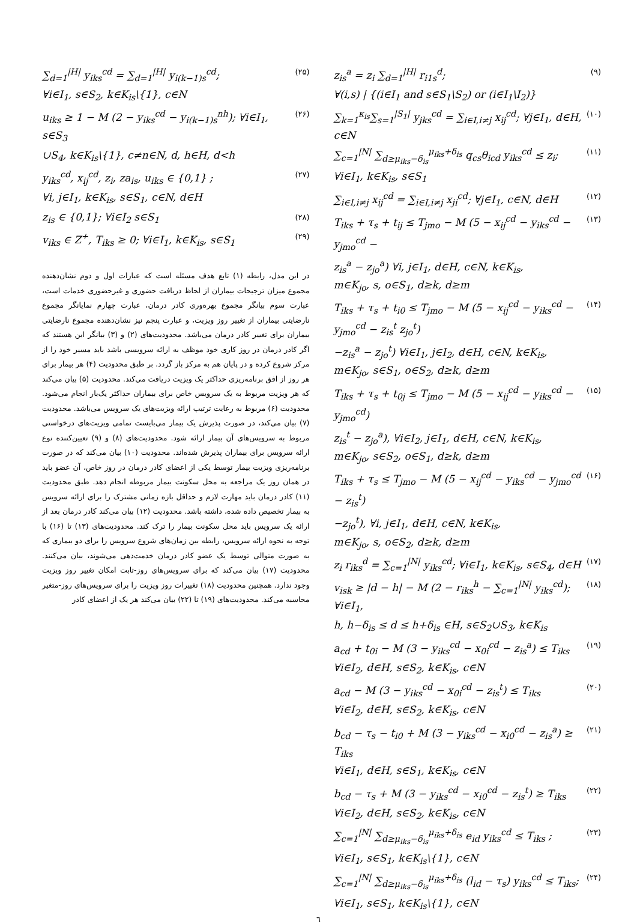z<sub>is</sub><sup>a</sup> = z<sub>i</sub> ∑<sub>d=1</sub><sup>|H|</sup> r<sub>i1s</sub><sup>d</sup>; (۹)
∀(i,s) | {(i∈I<sub>1</sub> and s∈S<sub>1</sub>\S<sub>2</sub>) or (i∈I<sub>1</sub>\I<sub>2</sub>)}
∑<sub>k=1</sub><sup>κ<sub>is</sub></sup>∑<sub>s=1</sub><sup>|S<sub>1</sub>|</sup> y<sub>jks</sub><sup>cd</sup> = ∑<sub>i∈I,i≠j</sub> x<sub>ij</sub><sup>cd</sup>; ∀j∈I<sub>1</sub>, d∈H, c∈N (۱۰)
∑<sub>c=1</sub><sup>|N|</sup> ∑<sub>d≥μ<sub>iks</sub>−δ<sub>is</sub></sub><sup>μ<sub>iks</sub>+δ<sub>is</sub></sup> q<sub>cs</sub>θ<sub>icd</sub> y<sub>iks</sub><sup>cd</sup> ≤ z<sub>i</sub>; ∀i∈I<sub>1</sub>, k∈K<sub>is</sub>, s∈S<sub>1</sub> (۱۱)
∑<sub>i∈I,i≠j</sub> x<sub>ij</sub><sup>cd</sup> = ∑<sub>i∈I,i≠j</sub> x<sub>ji</sub><sup>cd</sup>; ∀j∈I<sub>1</sub>, c∈N, d∈H (۱۲)
T<sub>iks</sub> + τ<sub>s</sub> + t<sub>ij</sub> ≤ T<sub>jmo</sub> − M (5 − x<sub>ij</sub><sup>cd</sup> − y<sub>iks</sub><sup>cd</sup> − y<sub>jmo</sub><sup>cd</sup> − (۱۳)
z<sub>is</sub><sup>a</sup> − z<sub>jo</sub><sup>a</sup>) ∀i, j∈I<sub>1</sub>, d∈H, c∈N, k∈K<sub>is</sub>,
m∈K<sub>jo</sub>, s, o∈S<sub>1</sub>, d≥k, d≥m
T<sub>iks</sub> + τ<sub>s</sub> + t<sub>i0</sub> ≤ T<sub>jmo</sub> − M (5 − x<sub>ij</sub><sup>cd</sup> − y<sub>iks</sub><sup>cd</sup> − y<sub>jmo</sub><sup>cd</sup> − z<sub>is</sub><sup>t</sup> z<sub>jo</sub><sup>t</sup>) (۱۴)
−z<sub>is</sub><sup>a</sup> − z<sub>jo</sub><sup>t</sup>) ∀i∈I<sub>1</sub>, j∈I<sub>2</sub>, d∈H, c∈N, k∈K<sub>is</sub>,
m∈K<sub>jo</sub>, s∈S<sub>1</sub>, o∈S<sub>2</sub>, d≥k, d≥m
T<sub>iks</sub> + τ<sub>s</sub> + t<sub>0j</sub> ≤ T<sub>jmo</sub> − M (5 − x<sub>ij</sub><sup>cd</sup> − y<sub>iks</sub><sup>cd</sup> − y<sub>jmo</sub><sup>cd</sup>) (۱۵)
z<sub>is</sub><sup>t</sup> − z<sub>jo</sub><sup>a</sup>), ∀i∈I<sub>2</sub>, j∈I<sub>1</sub>, d∈H, c∈N, k∈K<sub>is</sub>,
m∈K<sub>jo</sub>, s∈S<sub>2</sub>, o∈S<sub>1</sub>, d≥k, d≥m
T<sub>iks</sub> + τ<sub>s</sub> ≤ T<sub>jmo</sub> − M (5 − x<sub>ij</sub><sup>cd</sup> − y<sub>iks</sub><sup>cd</sup> − y<sub>jmo</sub><sup>cd</sup> − z<sub>is</sub><sup>t</sup>) (۱۶)
−z<sub>jo</sub><sup>t</sup>), ∀i, j∈I<sub>1</sub>, d∈H, c∈N, k∈K<sub>is</sub>,
m∈K<sub>jo</sub>, s, o∈S<sub>2</sub>, d≥k, d≥m
z<sub>i</sub> r<sub>iks</sub><sup>d</sup> = ∑<sub>c=1</sub><sup>|N|</sup> y<sub>iks</sub><sup>cd</sup>; ∀i∈I<sub>1</sub>, k∈K<sub>is</sub>, s∈S<sub>4</sub>, d∈H (۱۷)
v<sub>isk</sub> ≥ |d − h| − M (2 − r<sub>iks</sub><sup>h</sup> − ∑<sub>c=1</sub><sup>|N|</sup> y<sub>iks</sub><sup>cd</sup>); ∀i∈I<sub>1</sub>, (۱۸)
h, h−δ<sub>is</sub> ≤ d ≤ h+δ<sub>is</sub> ∈H, s∈S<sub>2</sub>∪S<sub>3</sub>, k∈K<sub>is</sub>
a<sub>cd</sub> + t<sub>0i</sub> − M (3 − y<sub>iks</sub><sup>cd</sup> − x<sub>0i</sub><sup>cd</sup> − z<sub>is</sub><sup>a</sup>) ≤ T<sub>iks</sub> (۱۹)
∀i∈I<sub>2</sub>, d∈H, s∈S<sub>2</sub>, k∈K<sub>is</sub>, c∈N
a<sub>cd</sub> − M (3 − y<sub>iks</sub><sup>cd</sup> − x<sub>0i</sub><sup>cd</sup> − z<sub>is</sub><sup>t</sup>) ≤ T<sub>iks</sub> (۲۰)
∀i∈I<sub>2</sub>, d∈H, s∈S<sub>2</sub>, k∈K<sub>is</sub>, c∈N
b<sub>cd</sub> − τ<sub>s</sub> − t<sub>i0</sub> + M (3 − y<sub>iks</sub><sup>cd</sup> − x<sub>i0</sub><sup>cd</sup> − z<sub>is</sub><sup>a</sup>) ≥ T<sub>iks</sub> (۲۱)
∀i∈I<sub>1</sub>, d∈H, s∈S<sub>1</sub>, k∈K<sub>is</sub>, c∈N
b<sub>cd</sub> − τ<sub>s</sub> + M (3 − y<sub>iks</sub><sup>cd</sup> − x<sub>i0</sub><sup>cd</sup> − z<sub>is</sub><sup>t</sup>) ≥ T<sub>iks</sub> (۲۲)
∀i∈I<sub>2</sub>, d∈H, s∈S<sub>2</sub>, k∈K<sub>is</sub>, c∈N
∑<sub>c=1</sub><sup>|N|</sup> ∑<sub>d≥μ<sub>iks</sub>−δ<sub>is</sub></sub><sup>μ<sub>iks</sub>+δ<sub>is</sub></sup> e<sub>id</sub> y<sub>iks</sub><sup>cd</sup> ≤ T<sub>iks</sub> ; (۲۳)
∀i∈I<sub>1</sub>, s∈S<sub>1</sub>, k∈K<sub>is</sub>\{1}, c∈N
∑<sub>c=1</sub><sup>|N|</sup> ∑<sub>d≥μ<sub>iks</sub>−δ<sub>is</sub></sub><sup>μ<sub>iks</sub>+δ<sub>is</sub></sup> (l<sub>id</sub> − τ<sub>s</sub>) y<sub>iks</sub><sup>cd</sup> ≤ T<sub>iks</sub>; (۲۴)
∀i∈I<sub>1</sub>, s∈S<sub>1</sub>, k∈K<sub>is</sub>\{1}, c∈N
∑<sub>d=1</sub><sup>|H|</sup> y<sub>iks</sub><sup>cd</sup> = ∑<sub>d=1</sub><sup>|H|</sup> y<sub>i(k−1)s</sub><sup>cd</sup>; (۲۵)
∀i∈I<sub>1</sub>, s∈S<sub>2</sub>, k∈K<sub>is</sub>\{1}, c∈N
u<sub>iks</sub> ≥ 1 − M (2 − y<sub>iks</sub><sup>cd</sup> − y<sub>i(k−1)s</sub><sup>nh</sup>); ∀i∈I<sub>1</sub>, s∈S<sub>3</sub> (۲۶)
∪S<sub>4</sub>, k∈K<sub>is</sub>\{1}, c≠n∈N, d, h∈H, d<h
y<sub>iks</sub><sup>cd</sup>, x<sub>ij</sub><sup>cd</sup>, z<sub>i</sub>, za<sub>is</sub>, u<sub>iks</sub> ∈ {0,1} ; (۲۷)
∀i, j∈I<sub>1</sub>, k∈K<sub>is</sub>, s∈S<sub>1</sub>, c∈N, d∈H
z<sub>is</sub> ∈ {0,1}; ∀i∈I<sub>2</sub> s∈S<sub>1</sub> (۲۸)
v<sub>iks</sub> ∈ Z<sup>+</sup>, T<sub>iks</sub> ≥ 0; ∀i∈I<sub>1</sub>, k∈K<sub>is</sub>, s∈S<sub>1</sub> (۲۹)
در این مدل، رابطه (۱) تابع هدف مسئله است که عبارات اول و دوم نشان‌دهنده مجموع میزان ترجیحات بیماران از لحاظ دریافت حضوری و غیرحضوری خدمات است، عبارت سوم بیانگر مجموع بهره‌وری کادر درمان، عبارت چهارم نمایانگر مجموع نارضایتی بیماران از تغییر روز ویزیت، و عبارت پنجم نیز نشان‌دهنده مجموع نارضایتی بیماران برای تغییر کادر درمان می‌باشد. محدودیت‌های (۲) و (۳) بیانگر این هستند که اگر کادر درمان در روز کاری خود موظف به ارائه سرویسی باشد باید مسیر خود را از مرکز شروع کرده و در پایان هم به مرکز باز گردد. بر طبق محدودیت (۴) هر بیمار برای هر روز از افق برنامه‌ریزی حداکثر یک ویزیت دریافت می‌کند. محدودیت (۵) بیان می‌کند که هر ویزیت مربوط به یک سرویس خاص برای بیماران حداکثر یک‌بار انجام می‌شود. محدودیت (۶) مربوط به رعایت ترتیب ارائه ویزیت‌های یک سرویس می‌باشد. محدودیت (۷) بیان می‌کند، در صورت پذیرش یک بیمار می‌بایست تمامی ویزیت‌های درخواستی مربوط به سرویس‌های آن بیمار ارائه شود. محدودیت‌های (۸) و (۹) تعیین‌کننده نوع ارائه سرویس برای بیماران پذیرش شده‌اند. محدودیت (۱۰) بیان می‌کند که در صورت برنامه‌ریزی ویزیت بیمار توسط یکی از اعضای کادر درمان در روز خاص، آن عضو باید در همان روز یک مراجعه به محل سکونت بیمار مربوطه انجام دهد. طبق محدودیت (۱۱) کادر درمان باید مهارت لازم و حداقل بازه زمانی مشترک را برای ارائه سرویس به بیمار تخصیص داده شده، داشته باشد. محدودیت (۱۲) بیان می‌کند کادر درمان بعد از ارائه یک سرویس باید محل سکونت بیمار را ترک کند. محدودیت‌های (۱۳) تا (۱۶) با توجه به نحوه ارائه سرویس، رابطه بین زمان‌های شروع سرویس را برای دو بیماری که به صورت متوالی توسط یک عضو کادر درمان خدمت‌دهی می‌شوند، بیان می‌کنند. محدودیت (۱۷) بیان می‌کند که برای سرویس‌های روز-ثابت امکان تغییر روز ویزیت وجود ندارد. همچنین محدودیت (۱۸) تغییرات روز ویزیت را برای سرویس‌های روز-متغیر محاسبه می‌کند. محدودیت‌های (۱۹) تا (۲۲) بیان می‌کند هر یک از اعضای کادر
٦